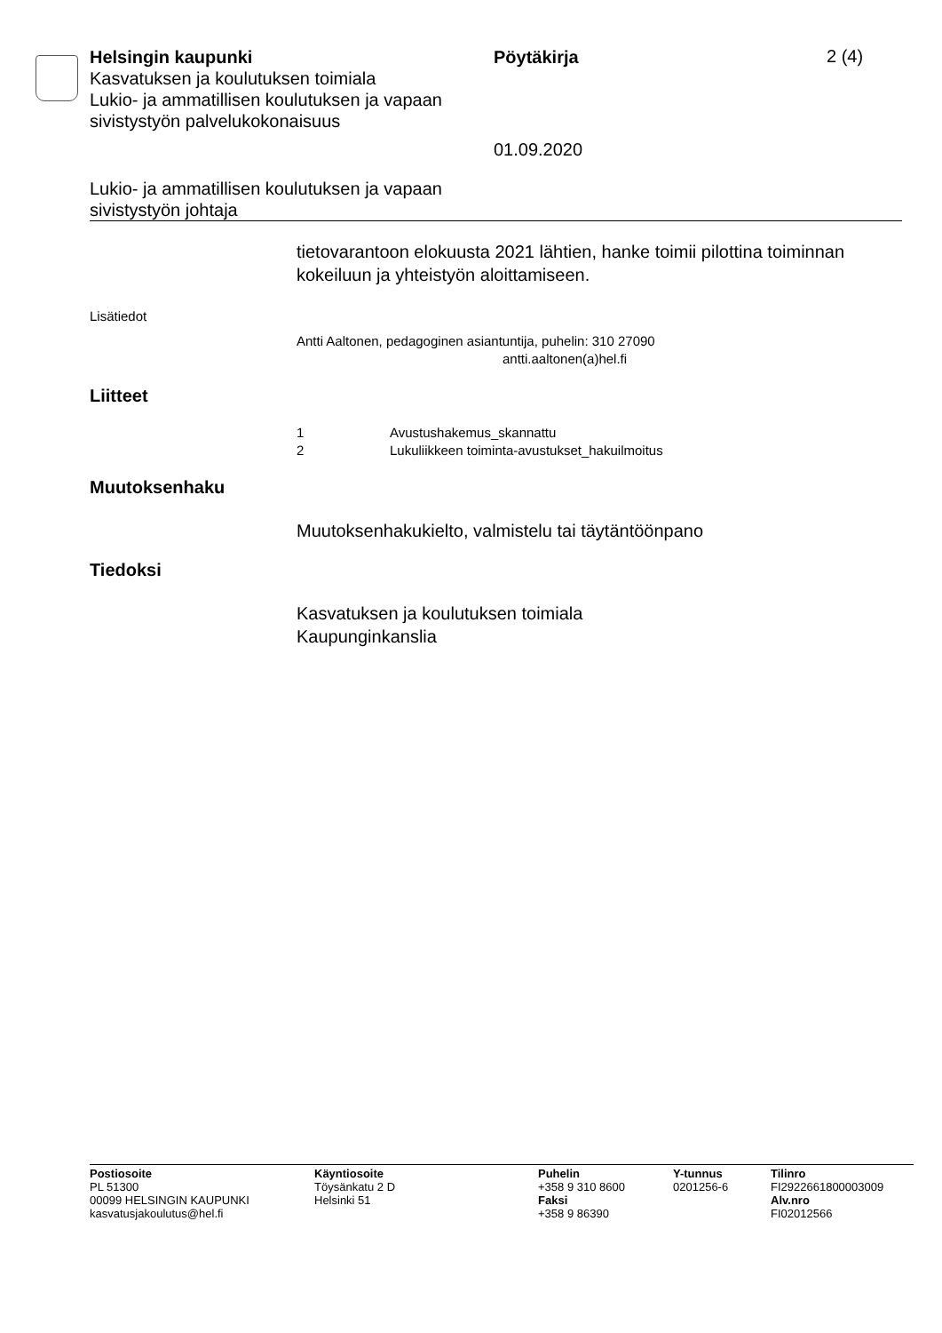Helsingin kaupunki
Kasvatuksen ja koulutuksen toimiala
Lukio- ja ammatillisen koulutuksen ja vapaan sivistystyön palvelukokonaisuus
Pöytäkirja
01.09.2020
2 (4)
Lukio- ja ammatillisen koulutuksen ja vapaan
sivistystyön johtaja
tietovarantoon elokuusta 2021 lähtien, hanke toimii pilottina toiminnan kokeiluun ja yhteistyön aloittamiseen.
Lisätiedot
Antti Aaltonen, pedagoginen asiantuntija, puhelin: 310 27090
antti.aaltonen(a)hel.fi
Liitteet
| 1 | Avustushakemus_skannattu |
| 2 | Lukuliikkeen toiminta-avustukset_hakuilmoitus |
Muutoksenhaku
Muutoksenhakukielto, valmistelu tai täytäntöönpano
Tiedoksi
Kasvatuksen ja koulutuksen toimiala
Kaupunginkanslia
Postiosoite
PL 51300
00099 HELSINGIN KAUPUNKI
kasvatusjakoulutus@hel.fi
Käyntiosoite
Töysänkatu 2 D
Helsinki 51
Puhelin
+358 9 310 8600
Faksi
+358 9 86390
Y-tunnus
0201256-6
Tilinro
FI2922661800003009
Alv.nro
FI02012566